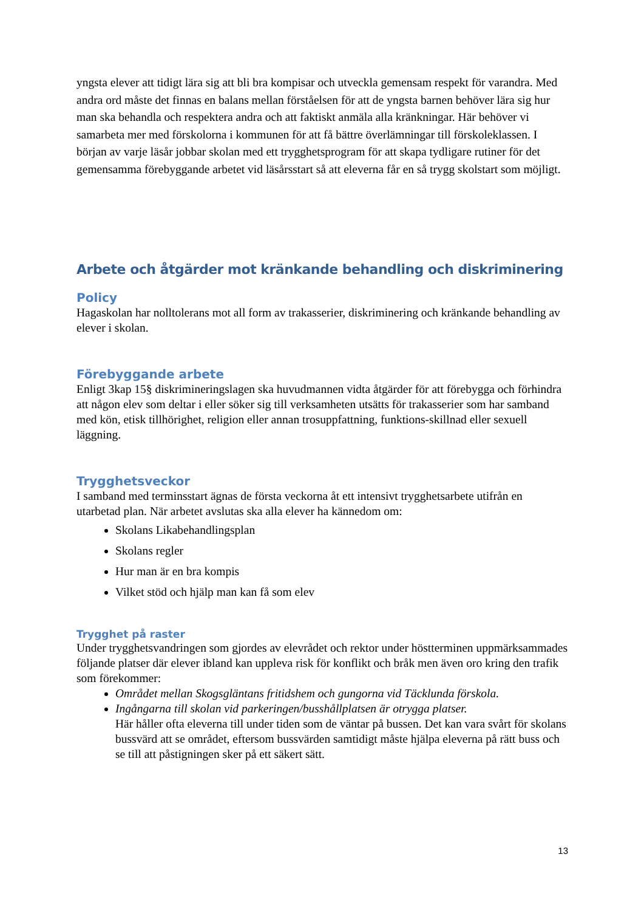yngsta elever att tidigt lära sig att bli bra kompisar och utveckla gemensam respekt för varandra. Med andra ord måste det finnas en balans mellan förståelsen för att de yngsta barnen behöver lära sig hur man ska behandla och respektera andra och att faktiskt anmäla alla kränkningar. Här behöver vi samarbeta mer med förskolorna i kommunen för att få bättre överlämningar till förskoleklassen. I början av varje läsår jobbar skolan med ett trygghetsprogram för att skapa tydligare rutiner för det gemensamma förebyggande arbetet vid läsårsstart så att eleverna får en så trygg skolstart som möjligt.
Arbete och åtgärder mot kränkande behandling och diskriminering
Policy
Hagaskolan har nolltolerans mot all form av trakasserier, diskriminering och kränkande behandling av elever i skolan.
Förebyggande arbete
Enligt 3kap 15§ diskrimineringslagen ska huvudmannen vidta åtgärder för att förebygga och förhindra att någon elev som deltar i eller söker sig till verksamheten utsätts för trakasserier som har samband med kön, etisk tillhörighet, religion eller annan trosuppfattning, funktions-skillnad eller sexuell läggning.
Trygghetsveckor
I samband med terminsstart ägnas de första veckorna åt ett intensivt trygghetsarbete utifrån en utarbetad plan. När arbetet avslutas ska alla elever ha kännedom om:
Skolans Likabehandlingsplan
Skolans regler
Hur man är en bra kompis
Vilket stöd och hjälp man kan få som elev
Trygghet på raster
Under trygghetsvandringen som gjordes av elevrådet och rektor under höstterminen uppmärksammades följande platser där elever ibland kan uppleva risk för konflikt och bråk men även oro kring den trafik som förekommer:
Området mellan Skogsgläntans fritidshem och gungorna vid Täcklunda förskola.
Ingångarna till skolan vid parkeringen/busshållplatsen är otrygga platser.
Här håller ofta eleverna till under tiden som de väntar på bussen. Det kan vara svårt för skolans bussvärd att se området, eftersom bussvärden samtidigt måste hjälpa eleverna på rätt buss och se till att påstigningen sker på ett säkert sätt.
13